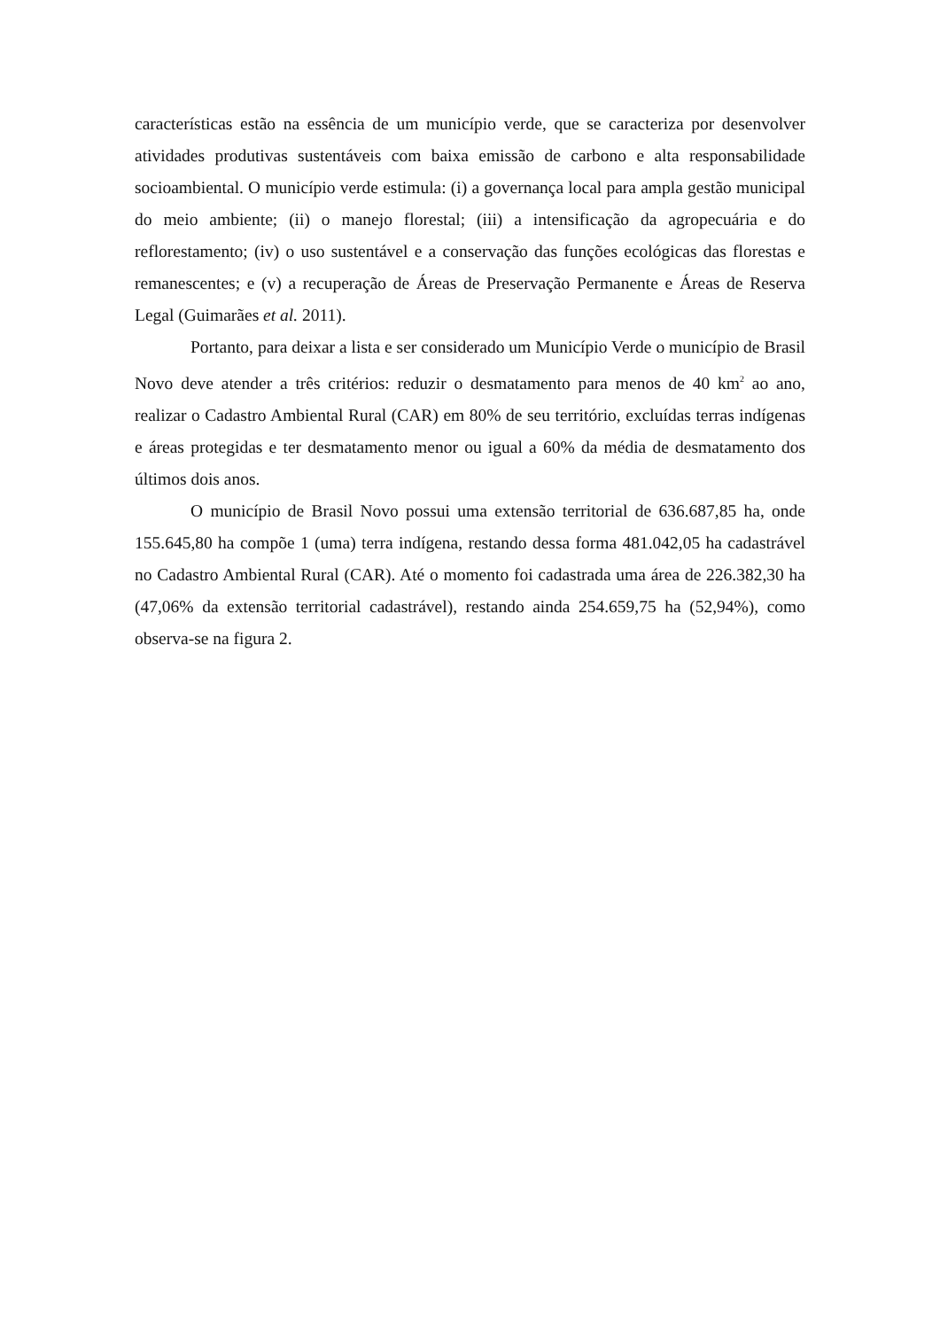características estão na essência de um município verde, que se caracteriza por desenvolver atividades produtivas sustentáveis com baixa emissão de carbono e alta responsabilidade socioambiental. O município verde estimula: (i) a governança local para ampla gestão municipal do meio ambiente; (ii) o manejo florestal; (iii) a intensificação da agropecuária e do reflorestamento; (iv) o uso sustentável e a conservação das funções ecológicas das florestas e remanescentes; e (v) a recuperação de Áreas de Preservação Permanente e Áreas de Reserva Legal (Guimarães et al. 2011).
Portanto, para deixar a lista e ser considerado um Município Verde o município de Brasil Novo deve atender a três critérios: reduzir o desmatamento para menos de 40 km<sup>2</sup> ao ano, realizar o Cadastro Ambiental Rural (CAR) em 80% de seu território, excluídas terras indígenas e áreas protegidas e ter desmatamento menor ou igual a 60% da média de desmatamento dos últimos dois anos.
O município de Brasil Novo possui uma extensão territorial de 636.687,85 ha, onde 155.645,80 ha compõe 1 (uma) terra indígena, restando dessa forma 481.042,05 ha cadastrável no Cadastro Ambiental Rural (CAR). Até o momento foi cadastrada uma área de 226.382,30 ha (47,06% da extensão territorial cadastrável), restando ainda 254.659,75 ha (52,94%), como observa-se na figura 2.